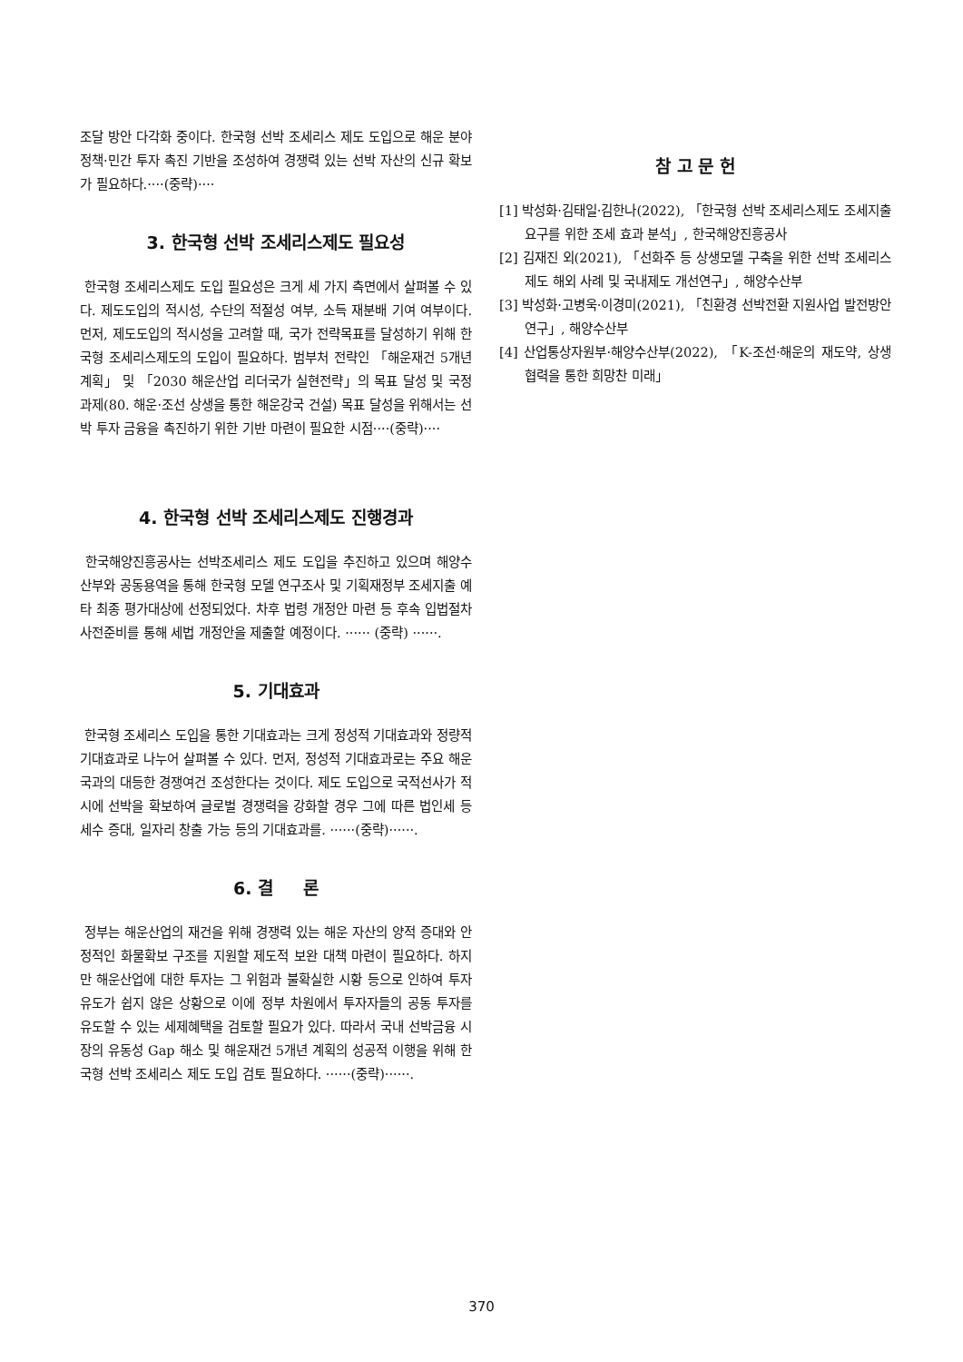조달 방안 다각화 중이다. 한국형 선박 조세리스 제도 도입으로 해운 분야 정책·민간 투자 촉진 기반을 조성하여 경쟁력 있는 선박 자산의 신규 확보가 필요하다.····(중략)····
3. 한국형 선박 조세리스제도 필요성
한국형 조세리스제도 도입 필요성은 크게 세 가지 측면에서 살펴볼 수 있다. 제도도입의 적시성, 수단의 적절성 여부, 소득 재분배 기여 여부이다. 먼저, 제도도입의 적시성을 고려할 때, 국가 전략목표를 달성하기 위해 한국형 조세리스제도의 도입이 필요하다. 범부처 전략인 「해운재건 5개년 계획」 및 「2030 해운산업 리더국가 실현전략」의 목표 달성 및 국정과제(80. 해운·조선 상생을 통한 해운강국 건설) 목표 달성을 위해서는 선박 투자 금융을 촉진하기 위한 기반 마련이 필요한 시점····(중략)····
4. 한국형 선박 조세리스제도 진행경과
한국해양진흥공사는 선박조세리스 제도 도입을 추진하고 있으며 해양수산부와 공동용역을 통해 한국형 모델 연구조사 및 기획재정부 조세지출 예타 최종 평가대상에 선정되었다. 차후 법령 개정안 마련 등 후속 입법절차 사전준비를 통해 세법 개정안을 제출할 예정이다. ······ (중략) ······.
5. 기대효과
한국형 조세리스 도입을 통한 기대효과는 크게 정성적 기대효과와 정량적 기대효과로 나누어 살펴볼 수 있다. 먼저, 정성적 기대효과로는 주요 해운국과의 대등한 경쟁여건 조성한다는 것이다. 제도 도입으로 국적선사가 적시에 선박을 확보하여 글로벌 경쟁력을 강화할 경우 그에 따른 법인세 등 세수 증대, 일자리 창출 가능 등의 기대효과를. ······(중략)······.
6. 결 론
정부는 해운산업의 재건을 위해 경쟁력 있는 해운 자산의 양적 증대와 안정적인 화물확보 구조를 지원할 제도적 보완 대책 마련이 필요하다. 하지만 해운산업에 대한 투자는 그 위험과 불확실한 시황 등으로 인하여 투자 유도가 쉽지 않은 상황으로 이에 정부 차원에서 투자자들의 공동 투자를 유도할 수 있는 세제혜택을 검토할 필요가 있다. 따라서 국내 선박금융 시장의 유동성 Gap 해소 및 해운재건 5개년 계획의 성공적 이행을 위해 한국형 선박 조세리스 제도 도입 검토 필요하다. ······(중략)······.
참 고 문 헌
[1] 박성화·김태일·김한나(2022), 「한국형 선박 조세리스제도 조세지출요구를 위한 조세 효과 분석」, 한국해양진흥공사
[2] 김재진 외(2021), 「선화주 등 상생모델 구축을 위한 선박 조세리스 제도 해외 사례 및 국내제도 개선연구」, 해양수산부
[3] 박성화·고병욱·이경미(2021), 「친환경 선박전환 지원사업 발전방안 연구」, 해양수산부
[4] 산업통상자원부·해양수산부(2022), 「K-조선·해운의 재도약, 상생협력을 통한 희망찬 미래」
370